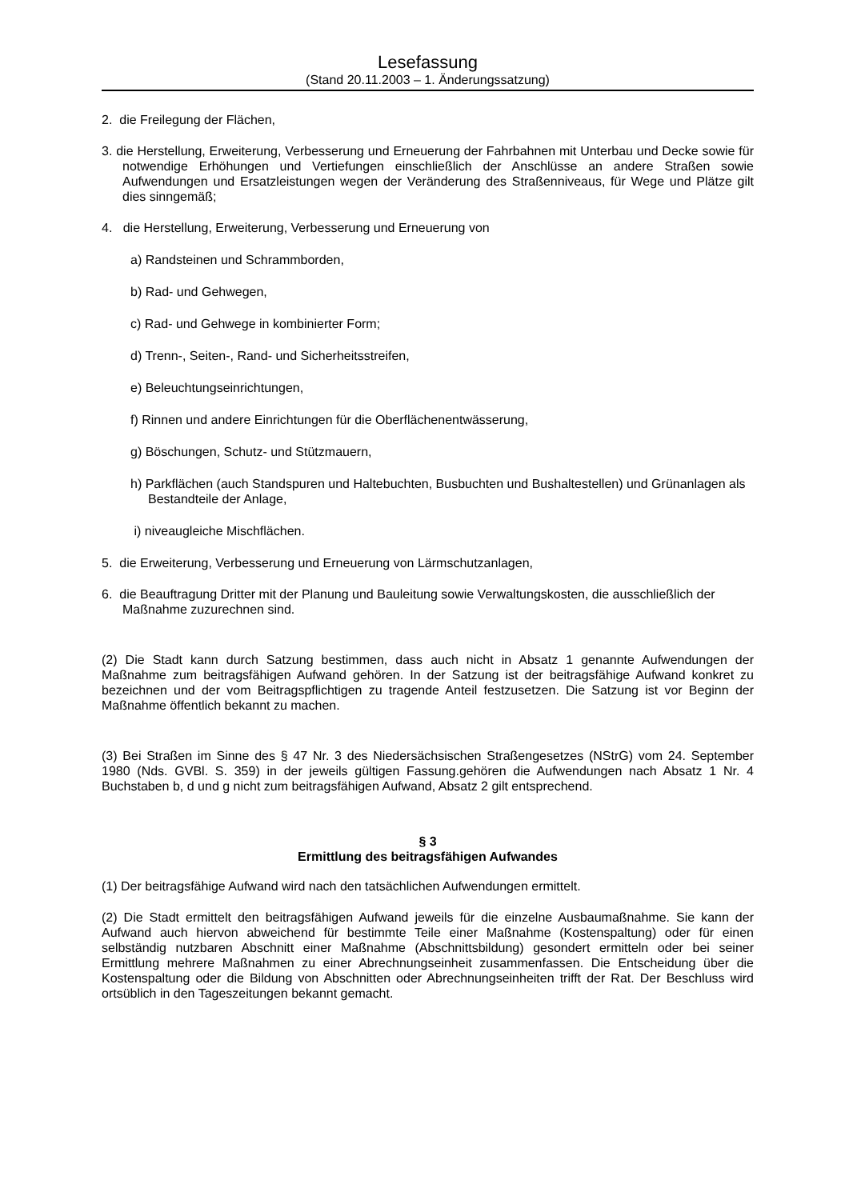Lesefassung
(Stand 20.11.2003 – 1. Änderungssatzung)
2. die Freilegung der Flächen,
3. die Herstellung, Erweiterung, Verbesserung und Erneuerung der Fahrbahnen mit Unterbau und Decke sowie für notwendige Erhöhungen und Vertiefungen einschließlich der Anschlüsse an andere Straßen sowie Aufwendungen und Ersatzleistungen wegen der Veränderung des Straßenniveaus, für Wege und Plätze gilt dies sinngemäß;
4. die Herstellung, Erweiterung, Verbesserung und Erneuerung von
a) Randsteinen und Schrammborden,
b) Rad- und Gehwegen,
c) Rad- und Gehwege in kombinierter Form;
d) Trenn-, Seiten-, Rand- und Sicherheitsstreifen,
e) Beleuchtungseinrichtungen,
f) Rinnen und andere Einrichtungen für die Oberflächenentwässerung,
g) Böschungen, Schutz- und Stützmauern,
h) Parkflächen (auch Standspuren und Haltebuchten, Busbuchten und Bushaltestellen) und Grünanlagen als Bestandteile der Anlage,
i) niveaugleiche Mischflächen.
5. die Erweiterung, Verbesserung und Erneuerung von Lärmschutzanlagen,
6. die Beauftragung Dritter mit der Planung und Bauleitung sowie Verwaltungskosten, die ausschließlich der Maßnahme zuzurechnen sind.
(2) Die Stadt kann durch Satzung bestimmen, dass auch nicht in Absatz 1 genannte Aufwendungen der Maßnahme zum beitragsfähigen Aufwand gehören. In der Satzung ist der beitragsfähige Aufwand konkret zu bezeichnen und der vom Beitragspflichtigen zu tragende Anteil festzusetzen. Die Satzung ist vor Beginn der Maßnahme öffentlich bekannt zu machen.
(3) Bei Straßen im Sinne des § 47 Nr. 3 des Niedersächsischen Straßengesetzes (NStrG) vom 24. September 1980 (Nds. GVBl. S. 359) in der jeweils gültigen Fassung.gehören die Aufwendungen nach Absatz 1 Nr. 4 Buchstaben b, d und g nicht zum beitragsfähigen Aufwand, Absatz 2 gilt entsprechend.
§ 3
Ermittlung des beitragsfähigen Aufwandes
(1) Der beitragsfähige Aufwand wird nach den tatsächlichen Aufwendungen ermittelt.
(2) Die Stadt ermittelt den beitragsfähigen Aufwand jeweils für die einzelne Ausbaumaßnahme. Sie kann der Aufwand auch hiervon abweichend für bestimmte Teile einer Maßnahme (Kostenspaltung) oder für einen selbständig nutzbaren Abschnitt einer Maßnahme (Abschnittsbildung) gesondert ermitteln oder bei seiner Ermittlung mehrere Maßnahmen zu einer Abrechnungseinheit zusammenfassen. Die Entscheidung über die Kostenspaltung oder die Bildung von Abschnitten oder Abrechnungseinheiten trifft der Rat. Der Beschluss wird ortsüblich in den Tageszeitungen bekannt gemacht.